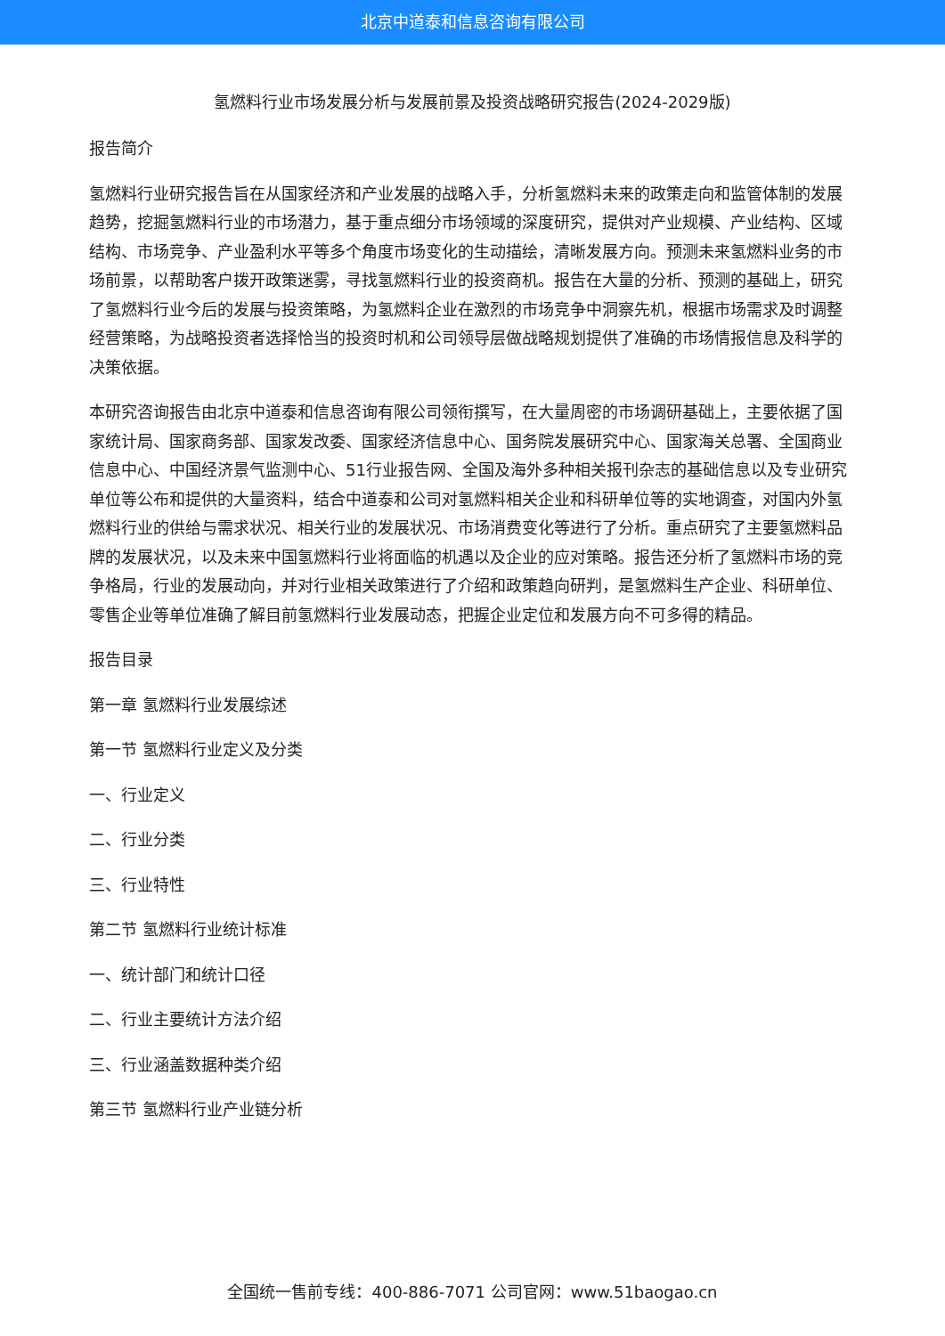北京中道泰和信息咨询有限公司
氢燃料行业市场发展分析与发展前景及投资战略研究报告(2024-2029版)
报告简介
氢燃料行业研究报告旨在从国家经济和产业发展的战略入手，分析氢燃料未来的政策走向和监管体制的发展趋势，挖掘氢燃料行业的市场潜力，基于重点细分市场领域的深度研究，提供对产业规模、产业结构、区域结构、市场竞争、产业盈利水平等多个角度市场变化的生动描绘，清晰发展方向。预测未来氢燃料业务的市场前景，以帮助客户拨开政策迷雾，寻找氢燃料行业的投资商机。报告在大量的分析、预测的基础上，研究了氢燃料行业今后的发展与投资策略，为氢燃料企业在激烈的市场竞争中洞察先机，根据市场需求及时调整经营策略，为战略投资者选择恰当的投资时机和公司领导层做战略规划提供了准确的市场情报信息及科学的决策依据。
本研究咨询报告由北京中道泰和信息咨询有限公司领衔撰写，在大量周密的市场调研基础上，主要依据了国家统计局、国家商务部、国家发改委、国家经济信息中心、国务院发展研究中心、国家海关总署、全国商业信息中心、中国经济景气监测中心、51行业报告网、全国及海外多种相关报刊杂志的基础信息以及专业研究单位等公布和提供的大量资料，结合中道泰和公司对氢燃料相关企业和科研单位等的实地调查，对国内外氢燃料行业的供给与需求状况、相关行业的发展状况、市场消费变化等进行了分析。重点研究了主要氢燃料品牌的发展状况，以及未来中国氢燃料行业将面临的机遇以及企业的应对策略。报告还分析了氢燃料市场的竞争格局，行业的发展动向，并对行业相关政策进行了介绍和政策趋向研判，是氢燃料生产企业、科研单位、零售企业等单位准确了解目前氢燃料行业发展动态，把握企业定位和发展方向不可多得的精品。
报告目录
第一章 氢燃料行业发展综述
第一节 氢燃料行业定义及分类
一、行业定义
二、行业分类
三、行业特性
第二节 氢燃料行业统计标准
一、统计部门和统计口径
二、行业主要统计方法介绍
三、行业涵盖数据种类介绍
第三节 氢燃料行业产业链分析
全国统一售前专线：400-886-7071 公司官网：www.51baogao.cn